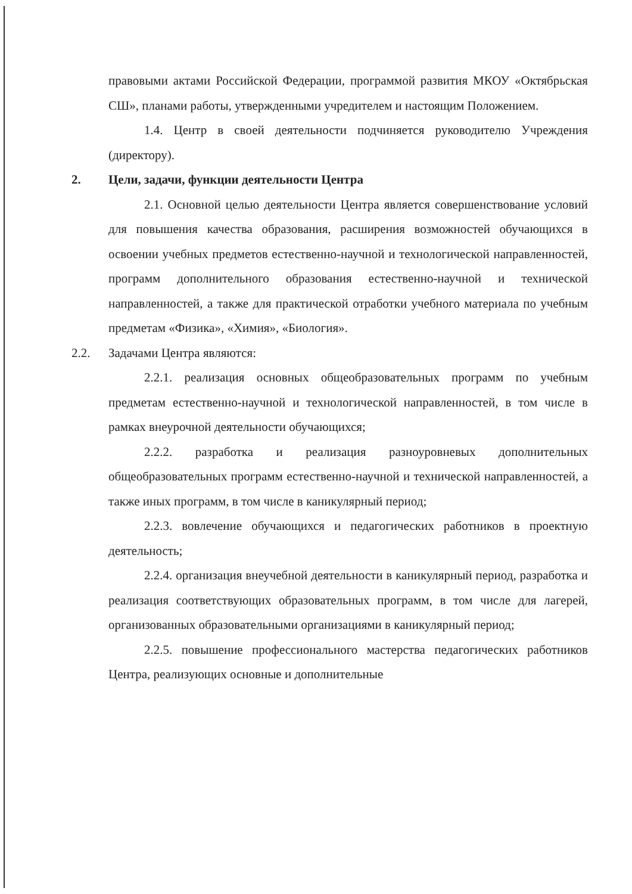правовыми актами Российской Федерации, программой развития МКОУ «Октябрьская СШ», планами работы, утвержденными учредителем и настоящим Положением.
1.4. Центр в своей деятельности подчиняется руководителю Учреждения (директору).
2. Цели, задачи, функции деятельности Центра
2.1. Основной целью деятельности Центра является совершенствование условий для повышения качества образования, расширения возможностей обучающихся в освоении учебных предметов естественно-научной и технологической направленностей, программ дополнительного образования естественно-научной и технической направленностей, а также для практической отработки учебного материала по учебным предметам «Физика», «Химия», «Биология».
2.2. Задачами Центра являются:
2.2.1. реализация основных общеобразовательных программ по учебным предметам естественно-научной и технологической направленностей, в том числе в рамках внеурочной деятельности обучающихся;
2.2.2. разработка и реализация разноуровневых дополнительных общеобразовательных программ естественно-научной и технической направленностей, а также иных программ, в том числе в каникулярный период;
2.2.3. вовлечение обучающихся и педагогических работников в проектную деятельность;
2.2.4. организация внеучебной деятельности в каникулярный период, разработка и реализация соответствующих образовательных программ, в том числе для лагерей, организованных образовательными организациями в каникулярный период;
2.2.5. повышение профессионального мастерства педагогических работников Центра, реализующих основные и дополнительные